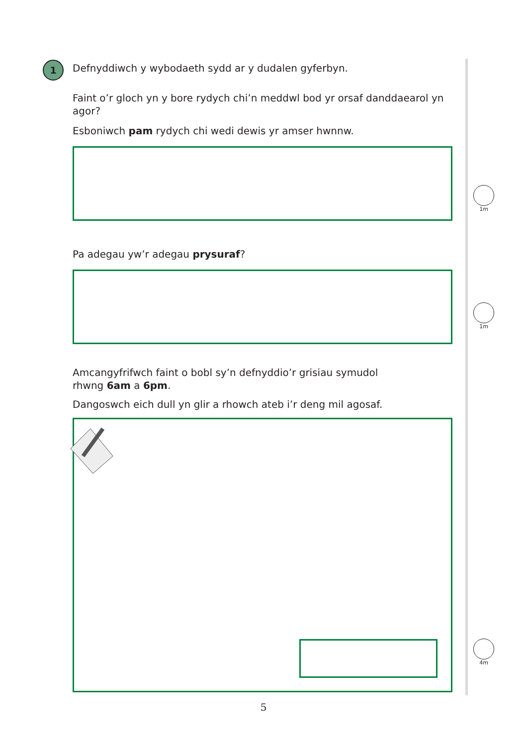1
Defnyddiwch y wybodaeth sydd ar y dudalen gyferbyn.
Faint o’r gloch yn y bore rydych chi’n meddwl bod yr orsaf danddaearol yn agor?
Esboniwch pam rydych chi wedi dewis yr amser hwnnw.
Pa adegau yw’r adegau prysuraf?
Amcangyfrifwch faint o bobl sy’n defnyddio’r grisiau symudol
rhwng 6am a 6pm.
Dangoswch eich dull yn glir a rhowch ateb i’r deng mil agosaf.
1m
1m
4m
5